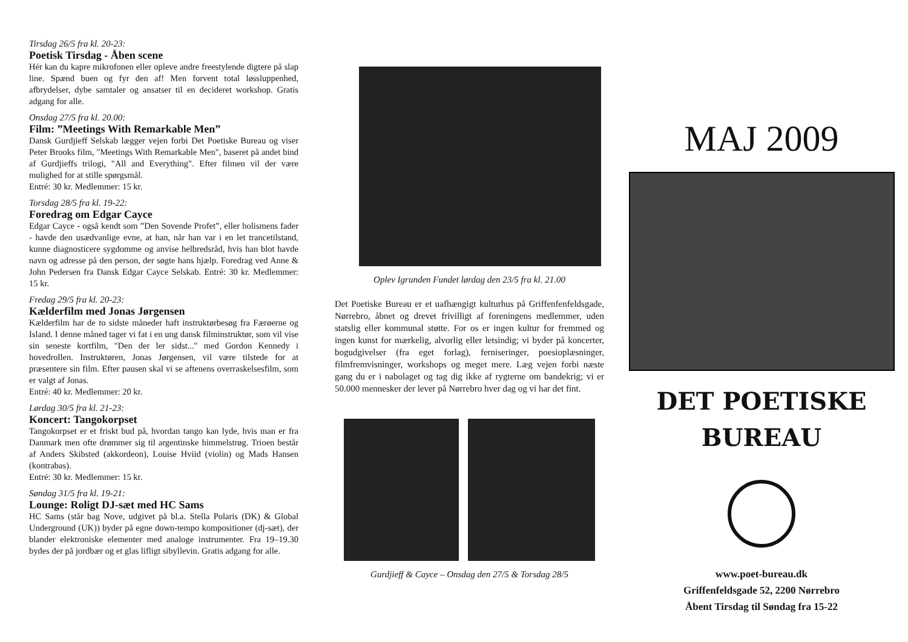Tirsdag 26/5 fra kl. 20-23:
Poetisk Tirsdag - Åben scene
Hér kan du kapre mikrofonen eller opleve andre freestylende digtere på slap line. Spænd buen og fyr den af! Men forvent total løssluppenhed, afbrydelser, dybe samtaler og ansatser til en decideret workshop. Gratis adgang for alle.
Onsdag 27/5 fra kl. 20.00:
Film: ”Meetings With Remarkable Men”
Dansk Gurdjieff Selskab lægger vejen forbi Det Poetiske Bureau og viser Peter Brooks film, "Meetings With Remarkable Men", baseret på andet bind af Gurdjieffs trilogi, "All and Everything". Efter filmen vil der være mulighed for at stille spørgsmål.
Entré: 30 kr. Medlemmer: 15 kr.
Torsdag 28/5 fra kl. 19-22:
Foredrag om Edgar Cayce
Edgar Cayce - også kendt som ”Den Sovende Profet”, eller holismens fader - havde den usædvanlige evne, at han, når han var i en let trancetilstand, kunne diagnosticere sygdomme og anvise helbredsråd, hvis han blot havde navn og adresse på den person, der søgte hans hjælp. Foredrag ved Anne & John Pedersen fra Dansk Edgar Cayce Selskab. Entré: 30 kr. Medlemmer: 15 kr.
Fredag 29/5 fra kl. 20-23:
Kælderfilm med Jonas Jørgensen
Kælderfilm har de to sidste måneder haft instruktørbesøg fra Færøerne og Island. I denne måned tager vi fat i en ung dansk filminstruktør, som vil vise sin seneste kortfilm, "Den der ler sidst..." med Gordon Kennedy i hovedrollen. Instruktøren, Jonas Jørgensen, vil være tilstede for at præsentere sin film. Efter pausen skal vi se aftenens overraskelsesfilm, som er valgt af Jonas.
Entré: 40 kr. Medlemmer: 20 kr.
Lørdag 30/5 fra kl. 21-23:
Koncert: Tangokorpset
Tangokorpset er et friskt bud på, hvordan tango kan lyde, hvis man er fra Danmark men ofte drømmer sig til argentinske himmelstrøg. Trioen består af Anders Skibsted (akkordeon), Louise Hviid (violin) og Mads Hansen (kontrabas).
Entré: 30 kr. Medlemmer: 15 kr.
Søndag 31/5 fra kl. 19-21:
Lounge: Roligt DJ-sæt med HC Sams
HC Sams (står bag Nove, udgivet på bl.a. Stella Polaris (DK) & Global Underground (UK)) byder på egne down-tempo kompositioner (dj-sæt), der blander elektroniske elementer med analoge instrumenter. Fra 19–19.30 bydes der på jordbær og et glas lifligt sibyllevin. Gratis adgang for alle.
Oplev Igrunden Fundet lørdag den 23/5 fra kl. 21.00
Det Poetiske Bureau er et uafhængigt kulturhus på Griffenfenfeldsgade, Nørrebro, åbnet og drevet frivilligt af foreningens medlemmer, uden statslig eller kommunal støtte. For os er ingen kultur for fremmed og ingen kunst for mærkelig, alvorlig eller letsindig; vi byder på koncerter, bogudgivelser (fra eget forlag), ferniseringer, poesioplæsninger, filmfremvisninger, workshops og meget mere. Læg vejen forbi næste gang du er i nabolaget og tag dig ikke af rygterne om bandekrig; vi er 50.000 mennesker der lever på Nørrebro hver dag og vi har det fint.
Gurdjieff & Cayce – Onsdag den 27/5 & Torsdag 28/5
MAJ 2009
DET POETISKE
BUREAU
www.poet-bureau.dk
Griffenfeldsgade 52, 2200 Nørrebro
Åbent Tirsdag til Søndag fra 15-22